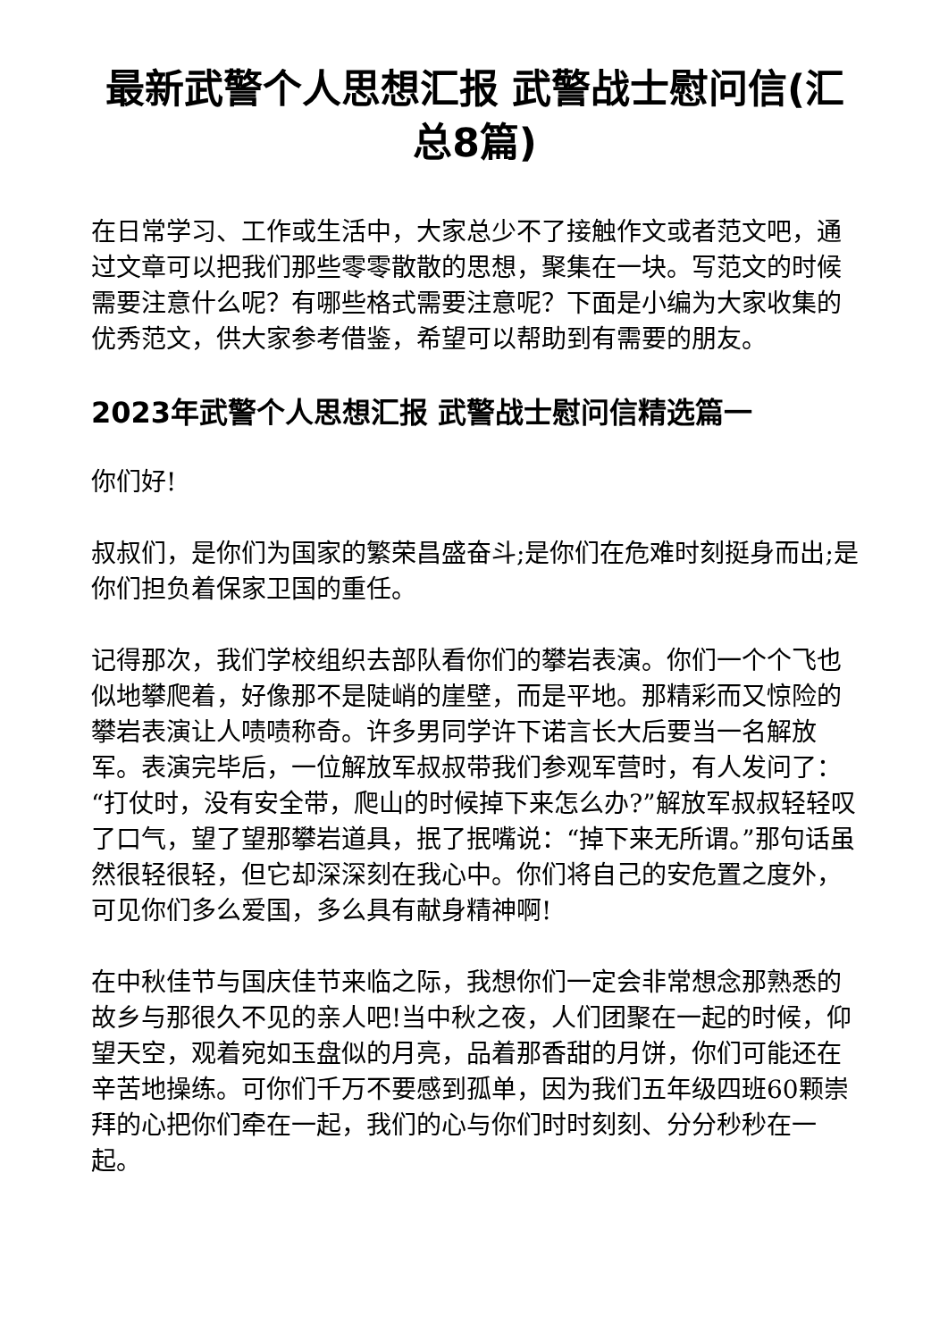最新武警个人思想汇报 武警战士慰问信(汇总8篇)
在日常学习、工作或生活中，大家总少不了接触作文或者范文吧，通过文章可以把我们那些零零散散的思想，聚集在一块。写范文的时候需要注意什么呢？有哪些格式需要注意呢？下面是小编为大家收集的优秀范文，供大家参考借鉴，希望可以帮助到有需要的朋友。
2023年武警个人思想汇报 武警战士慰问信精选篇一
你们好!
叔叔们，是你们为国家的繁荣昌盛奋斗;是你们在危难时刻挺身而出;是你们担负着保家卫国的重任。
记得那次，我们学校组织去部队看你们的攀岩表演。你们一个个飞也似地攀爬着，好像那不是陡峭的崖壁，而是平地。那精彩而又惊险的攀岩表演让人啧啧称奇。许多男同学许下诺言长大后要当一名解放军。表演完毕后，一位解放军叔叔带我们参观军营时，有人发问了：“打仗时，没有安全带，爬山的时候掉下来怎么办?”解放军叔叔轻轻叹了口气，望了望那攀岩道具，抿了抿嘴说：“掉下来无所谓。”那句话虽然很轻很轻，但它却深深刻在我心中。你们将自己的安危置之度外，可见你们多么爱国，多么具有献身精神啊!
在中秋佳节与国庆佳节来临之际，我想你们一定会非常想念那熟悉的故乡与那很久不见的亲人吧!当中秋之夜，人们团聚在一起的时候，仰望天空，观着宛如玉盘似的月亮，品着那香甜的月饼，你们可能还在辛苦地操练。可你们千万不要感到孤单，因为我们五年级四班60颗崇拜的心把你们牵在一起，我们的心与你们时时刻刻、分分秒秒在一起。